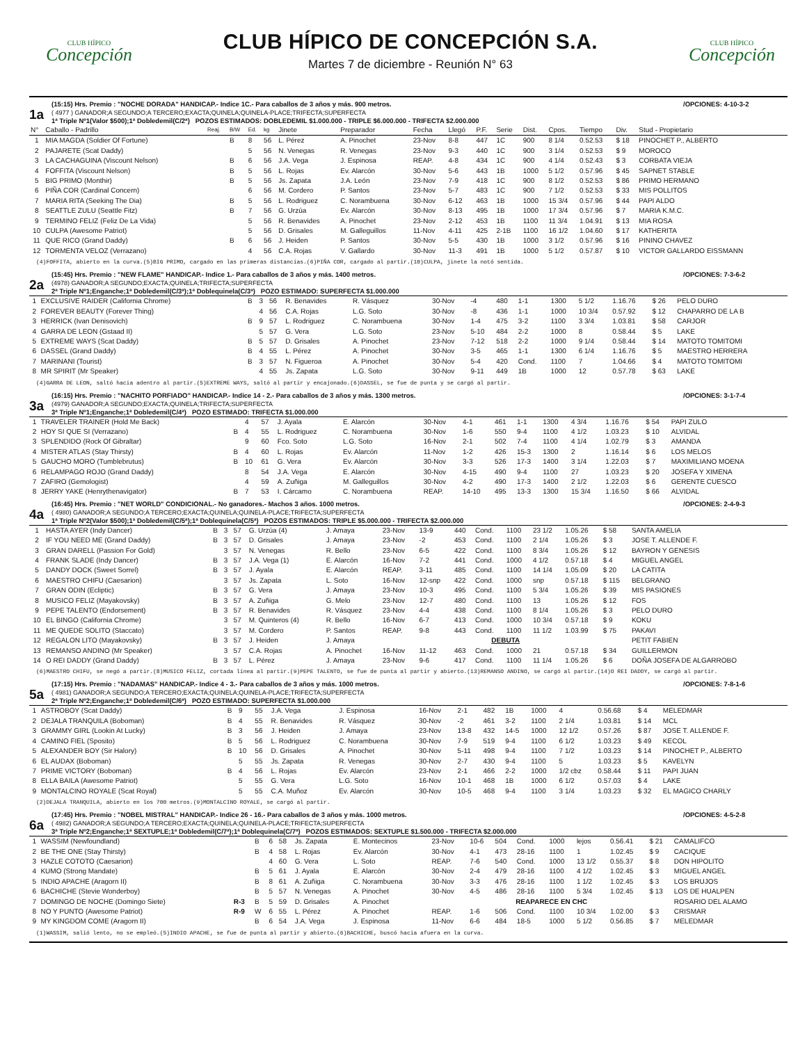CLUB HÍPICO
Concepción
CLUB HÍPICO DE CONCEPCIÓN S.A.
Martes 7 de diciembre - Reunión N° 63
CLUB HÍPICO
Concepción
1a
(15:15) Hrs. Premio : "NOCHE DORADA" HANDICAP.- Indice 1C.- Para caballos de 3 años y más. 900 metros.
( 4977 ) GANADOR;A SEGUNDO;A TERCERO;EXACTA;QUINELA;QUINELA-PLACE;TRIFECTA;SUPERFECTA
1ª Triple Nº1(Valor $500);1ª Dobledemil(C/2ª) POZOS ESTIMADOS: DOBLEDEMIL $1.000.000 - TRIPLE $6.000.000 - TRIFECTA $2.000.000
/OPCIONES: 4-10-3-2
| N° | Caballo - Padrillo | Reaj. | B/W | Ed. | kg | Jinete | Preparador | Fecha | Llegó | P.F. | Serie | Dist. | Cpos. | Tiempo | Div. | Stud - Propietario |
| --- | --- | --- | --- | --- | --- | --- | --- | --- | --- | --- | --- | --- | --- | --- | --- | --- |
| 1 | MIA MAGDA (Soldier Of Fortune) | | B | 8 | 56 | L. Pérez | A. Pinochet | 23-Nov | 8-8 | 447 | 1C | 900 | 8 1/4 | 0.52.53 | $ 18 | PINOCHET P., ALBERTO |
| 2 | PAJARETE (Scat Daddy) | | | 5 | 56 | N. Venegas | R. Venegas | 23-Nov | 9-3 | 440 | 1C | 900 | 3 1/4 | 0.52.53 | $ 9 | MOROCO |
| 3 | LA CACHAGUINA (Viscount Nelson) | | B | 6 | 56 | J.A. Vega | J. Espinosa | REAP. | 4-8 | 434 | 1C | 900 | 4 1/4 | 0.52.43 | $ 3 | CORBATA VIEJA |
| 4 | FOFFITA (Viscount Nelson) | | B | 5 | 56 | L. Rojas | Ev. Alarcón | 30-Nov | 5-6 | 443 | 1B | 1000 | 5 1/2 | 0.57.96 | $ 45 | SAPNET STABLE |
| 5 | BIG PRIMO (Monthir) | | B | 5 | 56 | Js. Zapata | J.A. León | 23-Nov | 7-9 | 418 | 1C | 900 | 8 1/2 | 0.52.53 | $ 86 | PRIMO HERMANO |
| 6 | PIÑA COR (Cardinal Concern) | | | 6 | 56 | M. Cordero | P. Santos | 23-Nov | 5-7 | 483 | 1C | 900 | 7 1/2 | 0.52.53 | $ 33 | MIS POLLITOS |
| 7 | MARIA RITA (Seeking The Dia) | | B | 5 | 56 | L. Rodriguez | C. Norambuena | 30-Nov | 6-12 | 463 | 1B | 1000 | 15 3/4 | 0.57.96 | $ 44 | PAPI ALDO |
| 8 | SEATTLE ZULU (Seattle Fitz) | | B | 7 | 56 | G. Urzúa | Ev. Alarcón | 30-Nov | 8-13 | 495 | 1B | 1000 | 17 3/4 | 0.57.96 | $ 7 | MARIA K.M.C. |
| 9 | TERMINO FELIZ (Feliz De La Vida) | | | 5 | 56 | R. Benavides | A. Pinochet | 23-Nov | 2-12 | 453 | 1B | 1100 | 11 3/4 | 1.04.91 | $ 13 | MIA ROSA |
| 10 | CULPA (Awesome Patriot) | | | 5 | 56 | D. Grisales | M. Galleguillos | 11-Nov | 4-11 | 425 | 2-1B | 1100 | 16 1/2 | 1.04.60 | $ 17 | KATHERITA |
| 11 | QUE RICO (Grand Daddy) | | B | 6 | 56 | J. Heiden | P. Santos | 30-Nov | 5-5 | 430 | 1B | 1000 | 3 1/2 | 0.57.96 | $ 16 | PININO CHAVEZ |
| 12 | TORMENTA VELOZ (Verrazano) | | | 4 | 56 | C.A. Rojas | V. Gallardo | 30-Nov | 11-3 | 491 | 1B | 1000 | 5 1/2 | 0.57.87 | $ 10 | VICTOR GALLARDO EISSMANN |
(4)FOFFITA, abierto en la curva.(5)BIG PRIMO, cargado en las primeras distancias.(6)PIÑA COR, cargado al partir.(10)CULPA, jinete la notó sentida.
2a
(15:45) Hrs. Premio : "NEW FLAME" HANDICAP.- Indice 1.- Para caballos de 3 años y más. 1400 metros.
(4978) GANADOR;A SEGUNDO;EXACTA;QUINELA;TRIFECTA;SUPERFECTA
2ª Triple Nº1;Enganche;1ª Dobledemil(C/3ª);1ª Doblequinela(C/3ª) POZO ESTIMADO: SUPERFECTA $1.000.000
/OPCIONES: 7-3-6-2
| 1 | EXCLUSIVE RAIDER (California Chrome) | | B | 3 | 56 | R. Benavides | R. Vásquez | 30-Nov | -4 | 480 | 1-1 | 1300 | 5 1/2 | 1.16.76 | $ 26 | PELO DURO |
| 2 | FOREVER BEAUTY (Forever Thing) | | | 4 | 56 | C.A. Rojas | L.G. Soto | 30-Nov | -8 | 436 | 1-1 | 1000 | 10 3/4 | 0.57.92 | $ 12 | CHAPARRO DE LA B |
| 3 | HERRICK (Ivan Denisovich) | | B | 9 | 57 | L. Rodriguez | C. Norambuena | 30-Nov | 1-4 | 475 | 3-2 | 1100 | 3 3/4 | 1.03.81 | $ 58 | CARJOR |
| 4 | GARRA DE LEON (Gstaad II) | | | 5 | 57 | G. Vera | L.G. Soto | 23-Nov | 5-10 | 484 | 2-2 | 1000 | 8 | 0.58.44 | $ 5 | LAKE |
| 5 | EXTREME WAYS (Scat Daddy) | | B | 5 | 57 | D. Grisales | A. Pinochet | 23-Nov | 7-12 | 518 | 2-2 | 1000 | 9 1/4 | 0.58.44 | $ 14 | MATOTO TOMITOMI |
| 6 | DASSEL (Grand Daddy) | | B | 4 | 55 | L. Pérez | A. Pinochet | 30-Nov | 3-5 | 465 | 1-1 | 1300 | 6 1/4 | 1.16.76 | $ 5 | MAESTRO HERRERA |
| 7 | MARINANI (Tourist) | | B | 3 | 57 | N. Figueroa | A. Pinochet | 30-Nov | 5-4 | 420 | Cond. | 1100 | 7 | 1.04.66 | $ 4 | MATOTO TOMITOMI |
| 8 | MR SPIRIT (Mr Speaker) | | | 4 | 55 | Js. Zapata | L.G. Soto | 30-Nov | 9-11 | 449 | 1B | 1000 | 12 | 0.57.78 | $ 63 | LAKE |
(4)GARRA DE LEON, saltó hacia adentro al partir.(5)EXTREME WAYS, saltó al partir y encajonado.(6)DASSEL, se fue de punta y se cargó al partir.
3a
(16:15) Hrs. Premio : "NACHITO PORFIADO" HANDICAP.- Indice 14 - 2.- Para caballos de 3 años y más. 1300 metros.
(4979) GANADOR;A SEGUNDO;EXACTA;QUINELA;TRIFECTA;SUPERFECTA
3ª Triple Nº1;Enganche;1ª Dobledemil(C/4ª) POZO ESTIMADO: TRIFECTA $1.000.000
/OPCIONES: 3-1-7-4
| 1 | TRAVELER TRAINER (Hold Me Back) | | | 4 | 57 | J. Ayala | E. Alarcón | 30-Nov | 4-1 | 461 | 1-1 | 1300 | 4 3/4 | 1.16.76 | $ 54 | PAPI ZULO |
| 2 | HOY SI QUE SI (Verrazano) | | B | 4 | 55 | L. Rodriguez | C. Norambuena | 30-Nov | 1-6 | 550 | 9-4 | 1100 | 4 1/2 | 1.03.23 | $ 10 | ALVIDAL |
| 3 | SPLENDIDO (Rock Of Gibraltar) | | | 9 | 60 | Fco. Soto | L.G. Soto | 16-Nov | 2-1 | 502 | 7-4 | 1100 | 4 1/4 | 1.02.79 | $ 3 | AMANDA |
| 4 | MISTER ATLAS (Stay Thirsty) | | B | 4 | 60 | L. Rojas | Ev. Alarcón | 11-Nov | 1-2 | 426 | 15-3 | 1300 | 2 | 1.16.14 | $ 6 | LOS MELOS |
| 5 | GAUCHO MORO (Tumblebrutus) | | B | 10 | 61 | G. Vera | Ev. Alarcón | 30-Nov | 3-3 | 526 | 17-3 | 1400 | 3 1/4 | 1.22.03 | $ 7 | MAXIMILIANO MOENA |
| 6 | RELAMPAGO ROJO (Grand Daddy) | | | 8 | 54 | J.A. Vega | E. Alarcón | 30-Nov | 4-15 | 490 | 9-4 | 1100 | 27 | 1.03.23 | $ 20 | JOSEFA Y XIMENA |
| 7 | ZAFIRO (Gemologist) | | | 4 | 59 | A. Zuñiga | M. Galleguillos | 30-Nov | 4-2 | 490 | 17-3 | 1400 | 2 1/2 | 1.22.03 | $ 6 | GERENTE CUESCO |
| 8 | JERRY YAKE (Henrythenavigator) | | B | 7 | 53 | I. Cárcamo | C. Norambuena | REAP. | 14-10 | 495 | 13-3 | 1300 | 15 3/4 | 1.16.50 | $ 66 | ALVIDAL |
4a
(16:45) Hrs. Premio : "NET WORLD" CONDICIONAL.- No ganadores.- Machos 3 años. 1000 metros.
( 4980) GANADOR;A SEGUNDO;A TERCERO;EXACTA;QUINELA;QUINELA-PLACE;TRIFECTA;SUPERFECTA
1ª Triple Nº2(Valor $500);1ª Dobledemil(C/5ª);1ª Doblequinela(C/5ª) POZOS ESTIMADOS: TRIPLE $5.000.000 - TRIFECTA $2.000.000
/OPCIONES: 2-4-9-3
| 1 | HASTA AYER (Indy Dancer) | | B | 3 | 57 | G. Urzúa (4) | J. Amaya | 23-Nov | 13-9 | 440 | Cond. | 1100 | 23 1/2 | 1.05.26 | $ 58 | SANTA AMELIA |
| 2 | IF YOU NEED ME (Grand Daddy) | | B | 3 | 57 | D. Grisales | J. Amaya | 23-Nov | -2 | 453 | Cond. | 1100 | 2 1/4 | 1.05.26 | $ 3 | JOSE T. ALLENDE F. |
| 3 | GRAN DARELL (Passion For Gold) | | | 3 | 57 | N. Venegas | R. Bello | 23-Nov | 6-5 | 422 | Cond. | 1100 | 8 3/4 | 1.05.26 | $ 12 | BAYRON Y GENESIS |
| 4 | FRANK SLADE (Indy Dancer) | | B | 3 | 57 | J.A. Vega (1) | E. Alarcón | 16-Nov | 7-2 | 441 | Cond. | 1000 | 4 1/2 | 0.57.18 | $ 4 | MIGUEL ANGEL |
| 5 | DANDY DOCK (Sweet Sorrel) | | B | 3 | 57 | J. Ayala | E. Alarcón | REAP. | 3-11 | 485 | Cond. | 1100 | 14 1/4 | 1.05.09 | $ 20 | LA CATITA |
| 6 | MAESTRO CHIFU (Caesarion) | | | 3 | 57 | Js. Zapata | L. Soto | 16-Nov | 12-snp | 422 | Cond. | 1000 | snp | 0.57.18 | $ 115 | BELGRANO |
| 7 | GRAN ODIN (Ecliptic) | | B | 3 | 57 | G. Vera | J. Amaya | 23-Nov | 10-3 | 495 | Cond. | 1100 | 5 3/4 | 1.05.26 | $ 39 | MIS PASIONES |
| 8 | MUSICO FELIZ (Mayakovsky) | | B | 3 | 57 | A. Zuñiga | G. Melo | 23-Nov | 12-7 | 480 | Cond. | 1100 | 13 | 1.05.26 | $ 12 | FOS |
| 9 | PEPE TALENTO (Endorsement) | | B | 3 | 57 | R. Benavides | R. Vásquez | 23-Nov | 4-4 | 438 | Cond. | 1100 | 8 1/4 | 1.05.26 | $ 3 | PELO DURO |
| 10 | EL BINGO (California Chrome) | | | 3 | 57 | M. Quinteros (4) | R. Bello | 16-Nov | 6-7 | 413 | Cond. | 1000 | 10 3/4 | 0.57.18 | $ 9 | KOKU |
| 11 | ME QUEDE SOLITO (Staccato) | | | 3 | 57 | M. Cordero | P. Santos | REAP. | 9-8 | 443 | Cond. | 1100 | 11 1/2 | 1.03.99 | $ 75 | PAKAVI |
| 12 | REGALON LITO (Mayakovsky) | | B | 3 | 57 | J. Heiden | J. Amaya | DEBUTA | | | | | | | | PETIT FABIEN |
| 13 | REMANSO ANDINO (Mr Speaker) | | | 3 | 57 | C.A. Rojas | A. Pinochet | 16-Nov | 11-12 | 463 | Cond. | 1000 | 21 | 0.57.18 | $ 34 | GUILLERMON |
| 14 | O REI DADDY (Grand Daddy) | | B | 3 | 57 | L. Pérez | J. Amaya | 23-Nov | 9-6 | 417 | Cond. | 1100 | 11 1/4 | 1.05.26 | $ 6 | DOÑA JOSEFA DE ALGARROBO |
(6)MAESTRO CHIFU, se negó a partir.(8)MUSICO FELIZ, cortada línea al partir.(9)PEPE TALENTO, se fue de punta al partir y abierto.(13)REMANSO ANDINO, se cargó al partir.(14)O REI DADDY, se cargó al partir.
5a
(17:15) Hrs. Premio : "NADAMAS" HANDICAP.- Indice 4 - 3.- Para caballos de 3 años y más. 1000 metros.
( 4981) GANADOR;A SEGUNDO;A TERCERO;EXACTA;QUINELA;QUINELA-PLACE;TRIFECTA;SUPERFECTA
2ª Triple Nº2;Enganche;1ª Dobledemil(C/6ª) POZO ESTIMADO: SUPERFECTA $1.000.000
/OPCIONES: 7-8-1-6
| 1 | ASTROBOY (Scat Daddy) | | B | 9 | 55 | J.A. Vega | J. Espinosa | 16-Nov | 2-1 | 482 | 1B | 1000 | 4 | 0.56.68 | $ 4 | MELEDMAR |
| 2 | DEJALA TRANQUILA (Boboman) | | B | 4 | 55 | R. Benavides | R. Vásquez | 30-Nov | -2 | 461 | 3-2 | 1100 | 2 1/4 | 1.03.81 | $ 14 | MCL |
| 3 | GRAMMY GIRL (Lookin At Lucky) | | B | 3 | 56 | J. Heiden | J. Amaya | 23-Nov | 13-8 | 432 | 14-5 | 1000 | 12 1/2 | 0.57.26 | $ 87 | JOSE T. ALLENDE F. |
| 4 | CAMINO FIEL (Sposito) | | B | 5 | 56 | L. Rodriguez | C. Norambuena | 30-Nov | 7-9 | 519 | 9-4 | 1100 | 6 1/2 | 1.03.23 | $ 49 | KECOL |
| 5 | ALEXANDER BOY (Sir Halory) | | B | 10 | 56 | D. Grisales | A. Pinochet | 30-Nov | 5-11 | 498 | 9-4 | 1100 | 7 1/2 | 1.03.23 | $ 14 | PINOCHET P., ALBERTO |
| 6 | EL AUDAX (Boboman) | | | 5 | 55 | Js. Zapata | R. Venegas | 30-Nov | 2-7 | 430 | 9-4 | 1100 | 5 | 1.03.23 | $ 5 | KAVELYN |
| 7 | PRIME VICTORY (Boboman) | | B | 4 | 56 | L. Rojas | Ev. Alarcón | 23-Nov | 2-1 | 466 | 2-2 | 1000 | 1/2 cbz | 0.58.44 | $ 11 | PAPI JUAN |
| 8 | ELLA BAILA (Awesome Patriot) | | | 5 | 55 | G. Vera | L.G. Soto | 16-Nov | 10-1 | 468 | 1B | 1000 | 6 1/2 | 0.57.03 | $ 4 | LAKE |
| 9 | MONTALCINO ROYALE (Scat Royal) | | | 5 | 55 | C.A. Muñoz | Ev. Alarcón | 30-Nov | 10-5 | 468 | 9-4 | 1100 | 3 1/4 | 1.03.23 | $ 32 | EL MAGICO CHARLY |
(2)DEJALA TRANQUILA, abierto en los 700 metros.(9)MONTALCINO ROYALE, se cargó al partir.
6a
(17:45) Hrs. Premio : "NOBEL MISTRAL" HANDICAP.- Indice 26 - 16.- Para caballos de 3 años y más. 1000 metros.
( 4982) GANADOR;A SEGUNDO;A TERCERO;EXACTA;QUINELA;QUINELA-PLACE;TRIFECTA;SUPERFECTA
3ª Triple Nº2;Enganche;1ª SEXTUPLE;1ª Dobledemil(C/7ª);1ª Doblequinela(C/7ª) POZOS ESTIMADOS: SEXTUPLE $1.500.000 - TRIFECTA $2.000.000
/OPCIONES: 4-5-2-8
| 1 | WASSIM (Newfoundland) | | B | 6 | 58 | Js. Zapata | E. Montecinos | 23-Nov | 10-6 | 504 | Cond. | 1000 | lejos | 0.56.41 | $ 21 | CAMALIFCO |
| 2 | BE THE ONE (Stay Thirsty) | | B | 4 | 58 | L. Rojas | Ev. Alarcón | 30-Nov | 4-1 | 473 | 28-16 | 1100 | 1 | 1.02.45 | $ 9 | CACIQUE |
| 3 | HAZLE COTOTO (Caesarion) | | | 4 | 60 | G. Vera | L. Soto | REAP. | 7-6 | 540 | Cond. | 1000 | 13 1/2 | 0.55.37 | $ 8 | DON HIPOLITO |
| 4 | KUMO (Strong Mandate) | | B | 5 | 61 | J. Ayala | E. Alarcón | 30-Nov | 2-4 | 479 | 28-16 | 1100 | 4 1/2 | 1.02.45 | $ 3 | MIGUEL ANGEL |
| 5 | INDIO APACHE (Aragorn II) | | B | 8 | 61 | A. Zuñiga | C. Norambuena | 30-Nov | 3-3 | 476 | 28-16 | 1100 | 1 1/2 | 1.02.45 | $ 3 | LOS BRUJOS |
| 6 | BACHICHE (Stevie Wonderboy) | | B | 5 | 57 | N. Venegas | A. Pinochet | 30-Nov | 4-5 | 486 | 28-16 | 1100 | 5 3/4 | 1.02.45 | $ 13 | LOS DE HUALPEN |
| 7 | DOMINGO DE NOCHE (Domingo Siete) | R-3 | B | 5 | 59 | D. Grisales | A. Pinochet | REAPARECE EN CHC | | | | | | | | ROSARIO DEL ALAMO |
| 8 | NO Y PUNTO (Awesome Patriot) | R-9 | W | 6 | 55 | L. Pérez | A. Pinochet | REAP. | 1-6 | 506 | Cond. | 1100 | 10 3/4 | 1.02.00 | $ 3 | CRISMAR |
| 9 | MY KINGDOM COME (Aragorn II) | | B | 6 | 54 | J.A. Vega | J. Espinosa | 11-Nov | 6-6 | 484 | 18-5 | 1000 | 5 1/2 | 0.56.85 | $ 7 | MELEDMAR |
(1)WASSIM, salió lento, no se empleó.(5)INDIO APACHE, se fue de punta al partir y abierto.(6)BACHICHE, buscó hacia afuera en la curva.